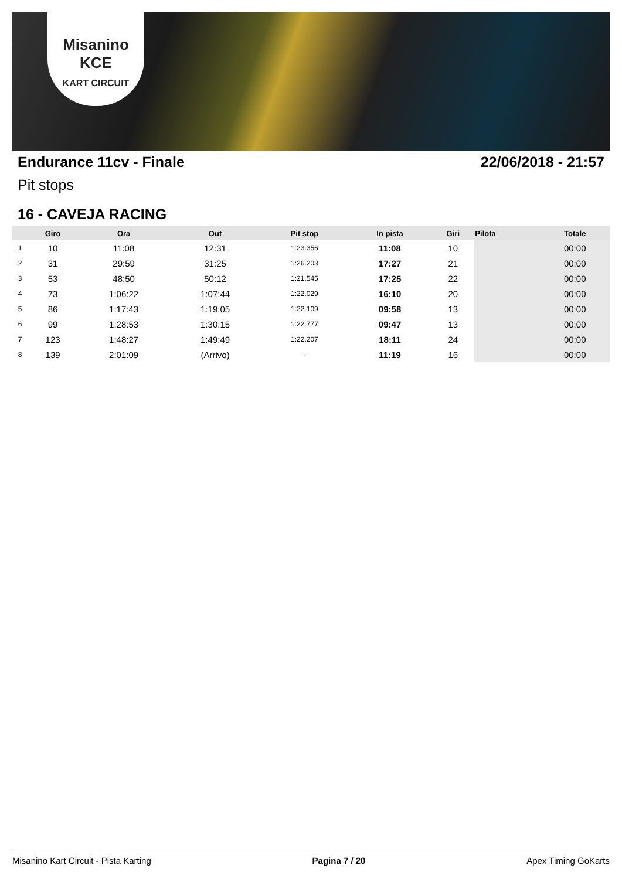Misanino
KCE
KART CIRCUIT
Endurance 11cv - Finale 22/06/2018 - 21:57
Pit stops
16 - CAVEJA RACING
| | Giro | Ora | Out | Pit stop | In pista | Giri | Pilota | Totale |
| --- | --- | --- | --- | --- | --- | --- | --- | --- |
| 1 | 10 | 11:08 | 12:31 | 1:23.356 | 11:08 | 10 | | 00:00 |
| 2 | 31 | 29:59 | 31:25 | 1:26.203 | 17:27 | 21 | | 00:00 |
| 3 | 53 | 48:50 | 50:12 | 1:21.545 | 17:25 | 22 | | 00:00 |
| 4 | 73 | 1:06:22 | 1:07:44 | 1:22.029 | 16:10 | 20 | | 00:00 |
| 5 | 86 | 1:17:43 | 1:19:05 | 1:22.109 | 09:58 | 13 | | 00:00 |
| 6 | 99 | 1:28:53 | 1:30:15 | 1:22.777 | 09:47 | 13 | | 00:00 |
| 7 | 123 | 1:48:27 | 1:49:49 | 1:22.207 | 18:11 | 24 | | 00:00 |
| 8 | 139 | 2:01:09 | (Arrivo) | - | 11:19 | 16 | | 00:00 |
Misanino Kart Circuit - Pista Karting Pagina 7 / 20 Apex Timing GoKarts